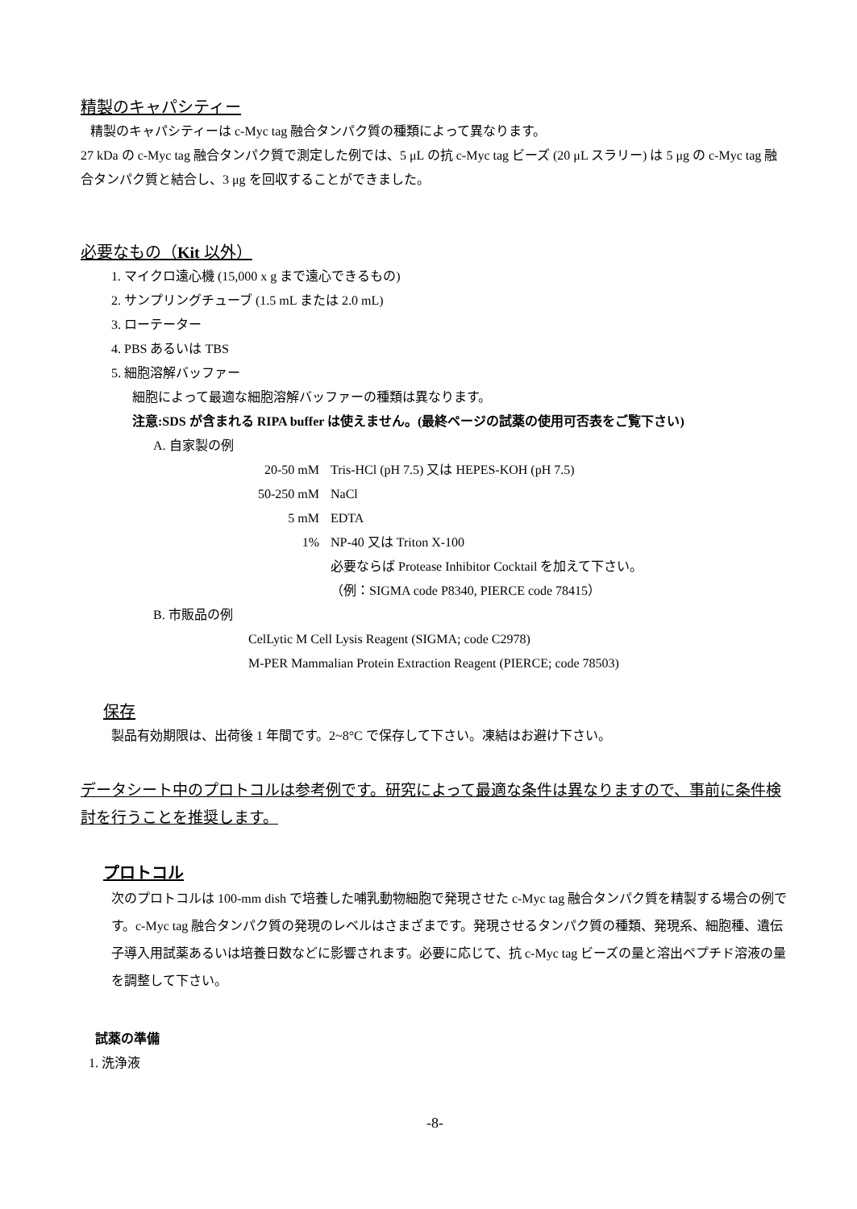精製のキャパシティー
精製のキャパシティーは c-Myc tag 融合タンパク質の種類によって異なります。
27 kDa の c-Myc tag 融合タンパク質で測定した例では、5 μL の抗 c-Myc tag ビーズ (20 μL スラリー) は 5 μg の c-Myc tag 融合タンパク質と結合し、3 μg を回収することができました。
必要なもの（Kit 以外）
1. マイクロ遠心機 (15,000 x g まで遠心できるもの)
2. サンプリングチューブ (1.5 mL または 2.0 mL)
3. ローテーター
4. PBS あるいは TBS
5. 細胞溶解バッファー
細胞によって最適な細胞溶解バッファーの種類は異なります。
注意:SDS が含まれる RIPA buffer は使えません。(最終ページの試薬の使用可否表をご覧下さい)
A. 自家製の例
| 20-50 mM | Tris-HCl (pH 7.5) 又は HEPES-KOH (pH 7.5) |
| 50-250 mM | NaCl |
| 5 mM | EDTA |
| 1% | NP-40 又は Triton X-100 |
| | 必要ならば Protease Inhibitor Cocktail を加えて下さい。 |
| | （例：SIGMA code P8340, PIERCE code 78415） |
B. 市販品の例
CelLytic M Cell Lysis Reagent (SIGMA; code C2978)
M-PER Mammalian Protein Extraction Reagent (PIERCE; code 78503)
保存
製品有効期限は、出荷後 1 年間です。2~8°C で保存して下さい。凍結はお避け下さい。
データシート中のプロトコルは参考例です。研究によって最適な条件は異なりますので、事前に条件検討を行うことを推奨します。
プロトコル
次のプロトコルは 100-mm dish で培養した哺乳動物細胞で発現させた c-Myc tag 融合タンパク質を精製する場合の例です。c-Myc tag 融合タンパク質の発現のレベルはさまざまです。発現させるタンパク質の種類、発現系、細胞種、遺伝子導入用試薬あるいは培養日数などに影響されます。必要に応じて、抗 c-Myc tag ビーズの量と溶出ペプチド溶液の量を調整して下さい。
試薬の準備
1. 洗浄液
-8-